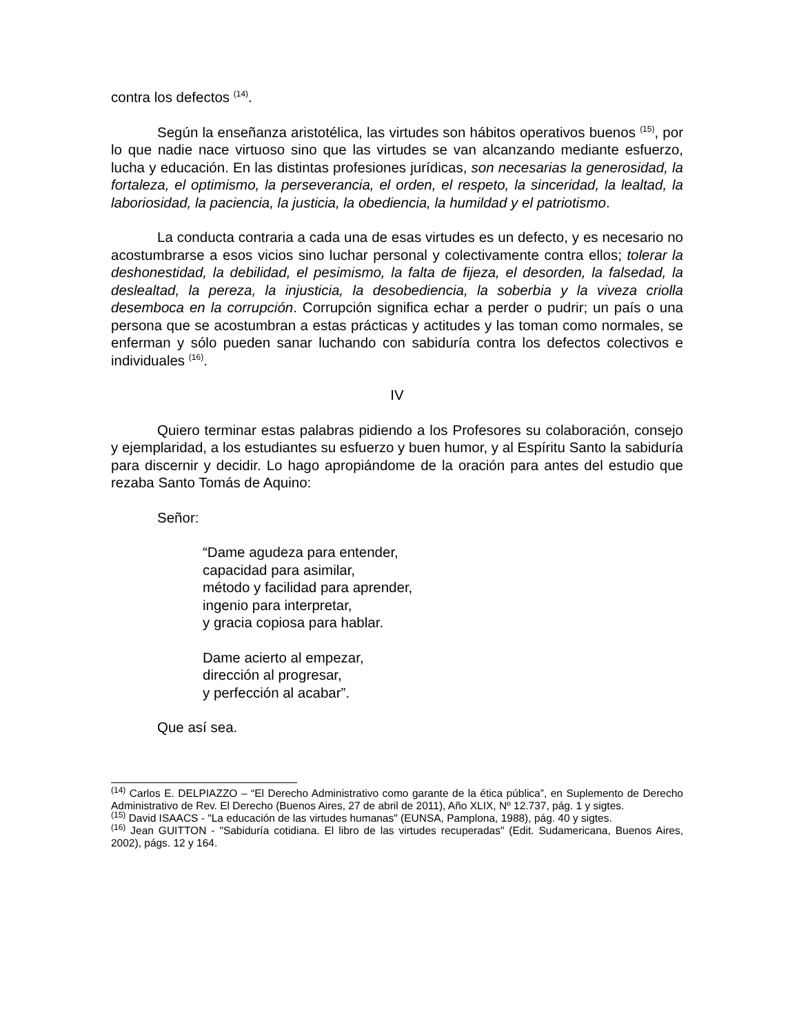contra los defectos <sup>(14)</sup>.
Según la enseñanza aristotélica, las virtudes son hábitos operativos buenos <sup>(15)</sup>, por lo que nadie nace virtuoso sino que las virtudes se van alcanzando mediante esfuerzo, lucha y educación. En las distintas profesiones jurídicas, son necesarias la generosidad, la fortaleza, el optimismo, la perseverancia, el orden, el respeto, la sinceridad, la lealtad, la laboriosidad, la paciencia, la justicia, la obediencia, la humildad y el patriotismo.
La conducta contraria a cada una de esas virtudes es un defecto, y es necesario no acostumbrarse a esos vicios sino luchar personal y colectivamente contra ellos; tolerar la deshonestidad, la debilidad, el pesimismo, la falta de fijeza, el desorden, la falsedad, la deslealtad, la pereza, la injusticia, la desobediencia, la soberbia y la viveza criolla desemboca en la corrupción. Corrupción significa echar a perder o pudrir; un país o una persona que se acostumbran a estas prácticas y actitudes y las toman como normales, se enferman y sólo pueden sanar luchando con sabiduría contra los defectos colectivos e individuales <sup>(16)</sup>.
IV
Quiero terminar estas palabras pidiendo a los Profesores su colaboración, consejo y ejemplaridad, a los estudiantes su esfuerzo y buen humor, y al Espíritu Santo la sabiduría para discernir y decidir. Lo hago apropiándome de la oración para antes del estudio que rezaba Santo Tomás de Aquino:
Señor:
“Dame agudeza para entender,
capacidad para asimilar,
método y facilidad para aprender,
ingenio para interpretar,
y gracia copiosa para hablar.
Dame acierto al empezar,
dirección al progresar,
y perfección al acabar”.
Que así sea.
<sup>(14)</sup> Carlos E. DELPIAZZO – “El Derecho Administrativo como garante de la ética pública”, en Suplemento de Derecho Administrativo de Rev. El Derecho (Buenos Aires, 27 de abril de 2011), Año XLIX, Nº 12.737, pág. 1 y sigtes.
<sup>(15)</sup> David ISAACS - "La educación de las virtudes humanas" (EUNSA, Pamplona, 1988), pág. 40 y sigtes.
<sup>(16)</sup> Jean GUITTON - "Sabiduría cotidiana. El libro de las virtudes recuperadas" (Edit. Sudamericana, Buenos Aires, 2002), págs. 12 y 164.